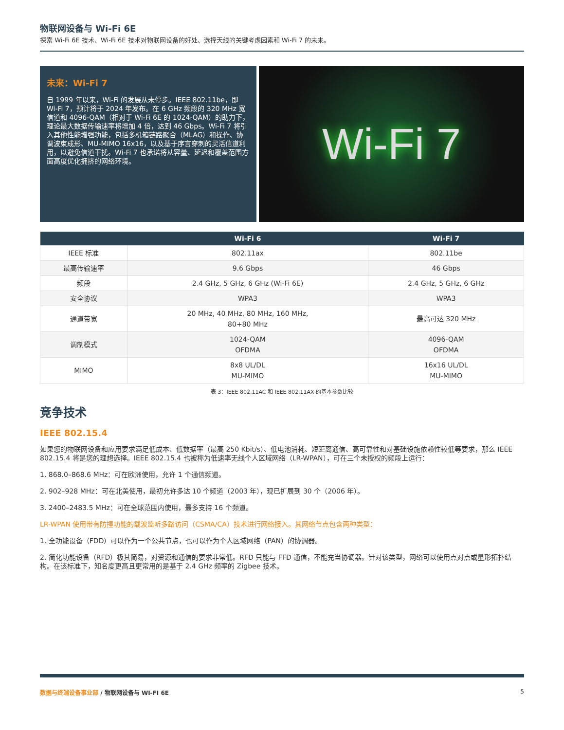物联网设备与 Wi-Fi 6E
探索 Wi-Fi 6E 技术、Wi-Fi 6E 技术对物联网设备的好处、选择天线的关键考虑因素和 Wi-Fi 7 的未来。
未来：Wi-Fi 7
自 1999 年以来，Wi-Fi 的发展从未停步。IEEE 802.11be，即 Wi-Fi 7，预计将于 2024 年发布。在 6 GHz 频段的 320 MHz 宽信道和 4096-QAM（相对于 Wi-Fi 6E 的 1024-QAM）的助力下，理论最大数据传输速率将增加 4 倍，达到 46 Gbps。Wi-Fi 7 将引入其他性能增强功能，包括多机箱链路聚合（MLAG）和操作、协调波束成形、MU-MIMO 16x16，以及基于序言穿刺的灵活信道利用，以避免信道干扰。Wi-Fi 7 也承诺将从容量、延迟和覆盖范围方面高度优化拥挤的网络环境。
Wi-Fi 7
| | Wi-Fi 6 | Wi-Fi 7 |
| --- | --- | --- |
| IEEE 标准 | 802.11ax | 802.11be |
| 最高传输速率 | 9.6 Gbps | 46 Gbps |
| 频段 | 2.4 GHz, 5 GHz, 6 GHz (Wi-Fi 6E) | 2.4 GHz, 5 GHz, 6 GHz |
| 安全协议 | WPA3 | WPA3 |
| 通道带宽 | 20 MHz, 40 MHz, 80 MHz, 160 MHz, 80+80 MHz | 最高可达 320 MHz |
| 调制模式 | 1024-QAM OFDMA | 4096-QAM OFDMA |
| MIMO | 8x8 UL/DL MU-MIMO | 16x16 UL/DL MU-MIMO |
表 3：IEEE 802.11AC 和 IEEE 802.11AX 的基本参数比较
竞争技术
IEEE 802.15.4
如果您的物联网设备和应用要求满足低成本、低数据率（最高 250 Kbit/s）、低电池消耗、短距离通信、高可靠性和对基础设施依赖性较低等要求，那么 IEEE 802.15.4 将是您的理想选择。IEEE 802.15.4 也被称为低速率无线个人区域网络（LR-WPAN），可在三个未授权的频段上运行：
1. 868.0–868.6 MHz：可在欧洲使用，允许 1 个通信频道。
2. 902–928 MHz：可在北美使用，最初允许多达 10 个频道（2003 年），现已扩展到 30 个（2006 年）。
3. 2400–2483.5 MHz：可在全球范围内使用，最多支持 16 个频道。
LR-WPAN 使用带有防撞功能的载波监听多路访问（CSMA/CA）技术进行网络接入。其网络节点包含两种类型：
1. 全功能设备（FDD）可以作为一个公共节点，也可以作为个人区域网络（PAN）的协调器。
2. 简化功能设备（RFD）极其简易，对资源和通信的要求非常低。RFD 只能与 FFD 通信，不能充当协调器。针对该类型，网络可以使用点对点或星形拓扑结构。在该标准下，知名度更高且更常用的是基于 2.4 GHz 频率的 Zigbee 技术。
数据与终端设备事业部 / 物联网设备与 WI-FI 6E 5